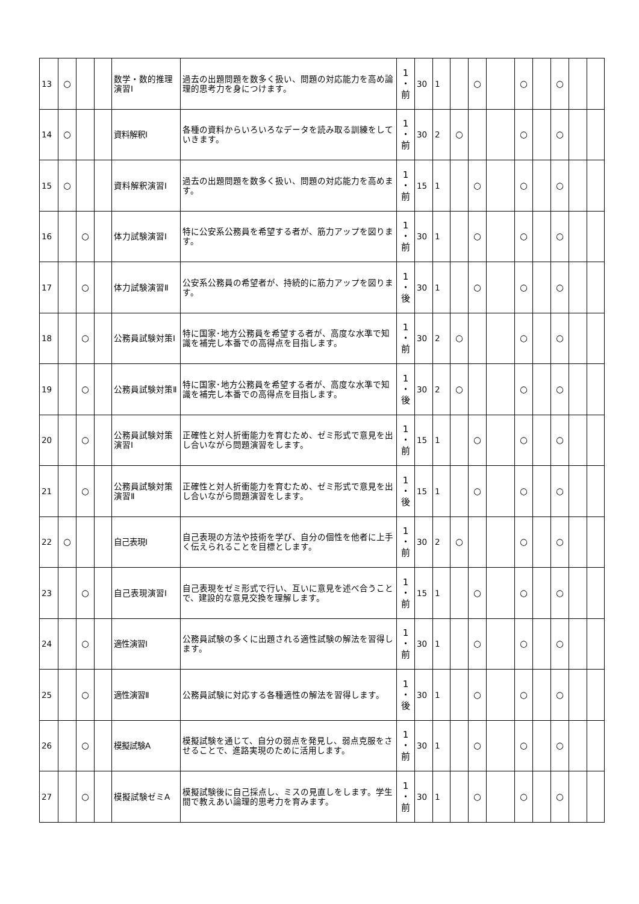| 13 | ○ | | | 数学・数的推理演習Ⅰ | 過去の出題問題を数多く扱い、問題の対応能力を高め論理的思考力を身につけます。 | 1 ・ 前 | 30 | 1 | | ○ | | ○ | | ○ | | |
| 14 | ○ | | | 資料解釈Ⅰ | 各種の資料からいろいろなデータを読み取る訓練をしていきます。 | 1 ・ 前 | 30 | 2 | ○ | | | ○ | | ○ | | |
| 15 | ○ | | | 資料解釈演習Ⅰ | 過去の出題問題を数多く扱い、問題の対応能力を高めます。 | 1 ・ 前 | 15 | 1 | | ○ | | ○ | | ○ | | |
| 16 | | ○ | | 体力試験演習Ⅰ | 特に公安系公務員を希望する者が、筋力アップを図ります。 | 1 ・ 前 | 30 | 1 | | ○ | | ○ | | ○ | | |
| 17 | | ○ | | 体力試験演習Ⅱ | 公安系公務員の希望者が、持続的に筋力アップを図ります。 | 1 ・ 後 | 30 | 1 | | ○ | | ○ | | ○ | | |
| 18 | | ○ | | 公務員試験対策Ⅰ | 特に国家･地方公務員を希望する者が、高度な水準で知識を補完し本番での高得点を目指します。 | 1 ・ 前 | 30 | 2 | ○ | | | ○ | | ○ | | |
| 19 | | ○ | | 公務員試験対策Ⅱ | 特に国家･地方公務員を希望する者が、高度な水準で知識を補完し本番での高得点を目指します。 | 1 ・ 後 | 30 | 2 | ○ | | | ○ | | ○ | | |
| 20 | | ○ | | 公務員試験対策演習Ⅰ | 正確性と対人折衝能力を育むため、ゼミ形式で意見を出し合いながら問題演習をします。 | 1 ・ 前 | 15 | 1 | | ○ | | ○ | | ○ | | |
| 21 | | ○ | | 公務員試験対策演習Ⅱ | 正確性と対人折衝能力を育むため、ゼミ形式で意見を出し合いながら問題演習をします。 | 1 ・ 後 | 15 | 1 | | ○ | | ○ | | ○ | | |
| 22 | ○ | | | 自己表現Ⅰ | 自己表現の方法や技術を学び、自分の個性を他者に上手く伝えられることを目標とします。 | 1 ・ 前 | 30 | 2 | ○ | | | ○ | | ○ | | |
| 23 | | ○ | | 自己表現演習Ⅰ | 自己表現をゼミ形式で行い、互いに意見を述べ合うことで、建設的な意見交換を理解します。 | 1 ・ 前 | 15 | 1 | | ○ | | ○ | | ○ | | |
| 24 | | ○ | | 適性演習Ⅰ | 公務員試験の多くに出題される適性試験の解法を習得します。 | 1 ・ 前 | 30 | 1 | | ○ | | ○ | | ○ | | |
| 25 | | ○ | | 適性演習Ⅱ | 公務員試験に対応する各種適性の解法を習得します。 | 1 ・ 後 | 30 | 1 | | ○ | | ○ | | ○ | | |
| 26 | | ○ | | 模擬試験A | 模擬試験を通じて、自分の弱点を発見し、弱点克服をさせることで、進路実現のために活用します。 | 1 ・ 前 | 30 | 1 | | ○ | | ○ | | ○ | | |
| 27 | | ○ | | 模擬試験ゼミA | 模擬試験後に自己採点し、ミスの見直しをします。学生間で教えあい論理的思考力を育みます。 | 1 ・ 前 | 30 | 1 | | ○ | | ○ | | ○ | | |